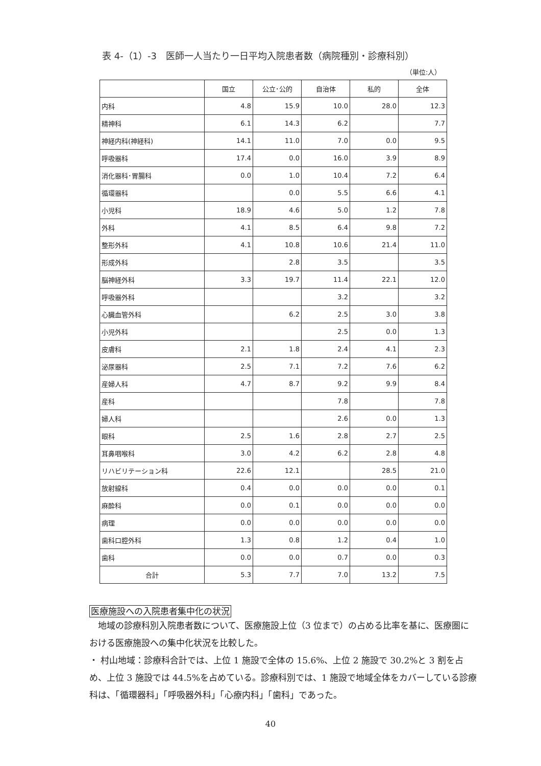表 4-（1）-3　医師一人当たり一日平均入院患者数（病院種別・診療科別）
（単位:人）
| | 国立 | 公立･公的 | 自治体 | 私的 | 全体 |
| 内科 | 4.8 | 15.9 | 10.0 | 28.0 | 12.3 |
| 精神科 | 6.1 | 14.3 | 6.2 | | 7.7 |
| 神経内科(神経科) | 14.1 | 11.0 | 7.0 | 0.0 | 9.5 |
| 呼吸器科 | 17.4 | 0.0 | 16.0 | 3.9 | 8.9 |
| 消化器科･胃腸科 | 0.0 | 1.0 | 10.4 | 7.2 | 6.4 |
| 循環器科 | | 0.0 | 5.5 | 6.6 | 4.1 |
| 小児科 | 18.9 | 4.6 | 5.0 | 1.2 | 7.8 |
| 外科 | 4.1 | 8.5 | 6.4 | 9.8 | 7.2 |
| 整形外科 | 4.1 | 10.8 | 10.6 | 21.4 | 11.0 |
| 形成外科 | | 2.8 | 3.5 | | 3.5 |
| 脳神経外科 | 3.3 | 19.7 | 11.4 | 22.1 | 12.0 |
| 呼吸器外科 | | | 3.2 | | 3.2 |
| 心臓血管外科 | | 6.2 | 2.5 | 3.0 | 3.8 |
| 小児外科 | | | 2.5 | 0.0 | 1.3 |
| 皮膚科 | 2.1 | 1.8 | 2.4 | 4.1 | 2.3 |
| 泌尿器科 | 2.5 | 7.1 | 7.2 | 7.6 | 6.2 |
| 産婦人科 | 4.7 | 8.7 | 9.2 | 9.9 | 8.4 |
| 産科 | | | 7.8 | | 7.8 |
| 婦人科 | | | 2.6 | 0.0 | 1.3 |
| 眼科 | 2.5 | 1.6 | 2.8 | 2.7 | 2.5 |
| 耳鼻咽喉科 | 3.0 | 4.2 | 6.2 | 2.8 | 4.8 |
| リハビリテーション科 | 22.6 | 12.1 | | 28.5 | 21.0 |
| 放射線科 | 0.4 | 0.0 | 0.0 | 0.0 | 0.1 |
| 麻酔科 | 0.0 | 0.1 | 0.0 | 0.0 | 0.0 |
| 病理 | 0.0 | 0.0 | 0.0 | 0.0 | 0.0 |
| 歯科口腔外科 | 1.3 | 0.8 | 1.2 | 0.4 | 1.0 |
| 歯科 | 0.0 | 0.0 | 0.7 | 0.0 | 0.3 |
| 合計 | 5.3 | 7.7 | 7.0 | 13.2 | 7.5 |
医療施設への入院患者集中化の状況
　地域の診療科別入院患者数について、医療施設上位（3 位まで）の占める比率を基に、医療圏における医療施設への集中化状況を比較した。
・ 村山地域：診療科合計では、上位 1 施設で全体の 15.6%、上位 2 施設で 30.2%と 3 割を占め、上位 3 施設では 44.5%を占めている。診療科別では、1 施設で地域全体をカバーしている診療科は、「循環器科」「呼吸器外科」「心療内科」「歯科」であった。
40